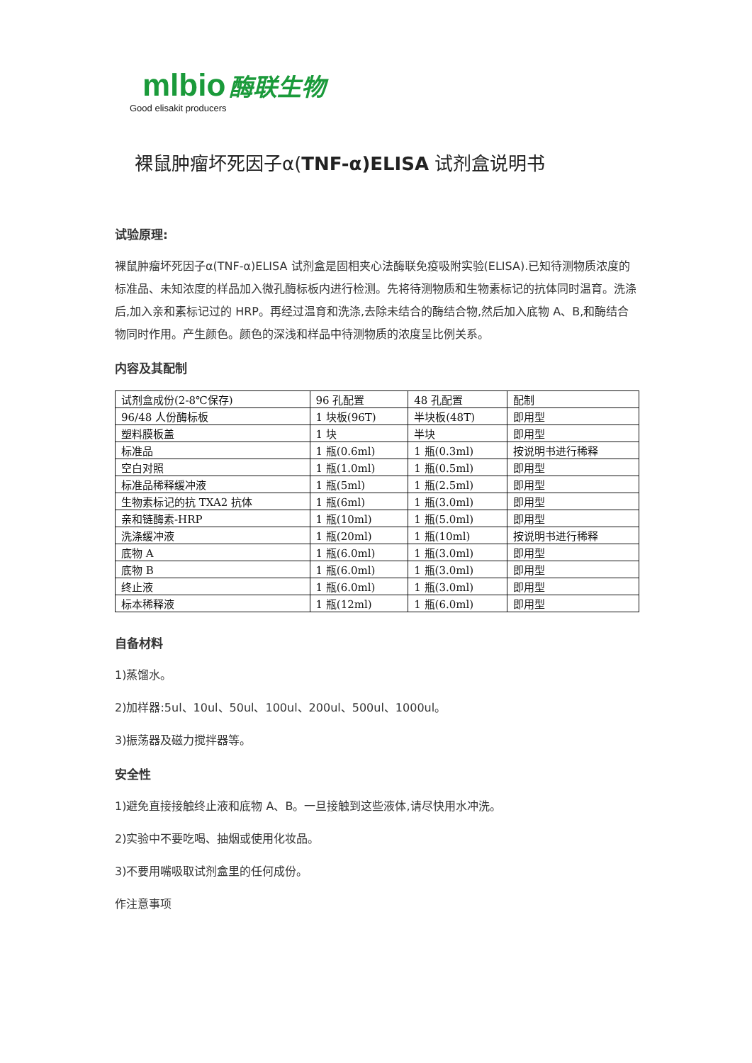mlbio 酶联生物
Good elisakit producers
裸鼠肿瘤坏死因子α(TNF-α)ELISA 试剂盒说明书
试验原理:
裸鼠肿瘤坏死因子α(TNF-α)ELISA 试剂盒是固相夹心法酶联免疫吸附实验(ELISA).已知待测物质浓度的标准品、未知浓度的样品加入微孔酶标板内进行检测。先将待测物质和生物素标记的抗体同时温育。洗涤后,加入亲和素标记过的 HRP。再经过温育和洗涤,去除未结合的酶结合物,然后加入底物 A、B,和酶结合物同时作用。产生颜色。颜色的深浅和样品中待测物质的浓度呈比例关系。
内容及其配制
| 试剂盒成份(2-8℃保存) | 96 孔配置 | 48 孔配置 | 配制 |
| 96/48 人份酶标板 | 1 块板(96T) | 半块板(48T) | 即用型 |
| 塑料膜板盖 | 1 块 | 半块 | 即用型 |
| 标准品 | 1 瓶(0.6ml) | 1 瓶(0.3ml) | 按说明书进行稀释 |
| 空白对照 | 1 瓶(1.0ml) | 1 瓶(0.5ml) | 即用型 |
| 标准品稀释缓冲液 | 1 瓶(5ml) | 1 瓶(2.5ml) | 即用型 |
| 生物素标记的抗 TXA2 抗体 | 1 瓶(6ml) | 1 瓶(3.0ml) | 即用型 |
| 亲和链酶素-HRP | 1 瓶(10ml) | 1 瓶(5.0ml) | 即用型 |
| 洗涤缓冲液 | 1 瓶(20ml) | 1 瓶(10ml) | 按说明书进行稀释 |
| 底物 A | 1 瓶(6.0ml) | 1 瓶(3.0ml) | 即用型 |
| 底物 B | 1 瓶(6.0ml) | 1 瓶(3.0ml) | 即用型 |
| 终止液 | 1 瓶(6.0ml) | 1 瓶(3.0ml) | 即用型 |
| 标本稀释液 | 1 瓶(12ml) | 1 瓶(6.0ml) | 即用型 |
自备材料
1)蒸馏水。
2)加样器:5ul、10ul、50ul、100ul、200ul、500ul、1000ul。
3)振荡器及磁力搅拌器等。
安全性
1)避免直接接触终止液和底物 A、B。一旦接触到这些液体,请尽快用水冲洗。
2)实验中不要吃喝、抽烟或使用化妆品。
3)不要用嘴吸取试剂盒里的任何成份。
作注意事项